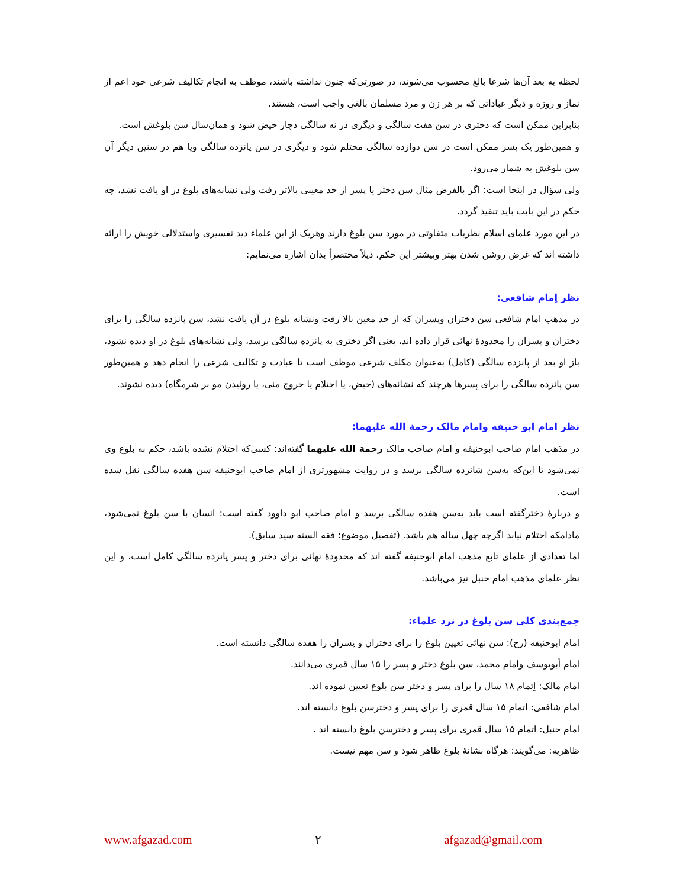لحظه به بعد آن‌ها شرعا بالغ محسوب می‌شوند، در صورتی‌که جنون نداشته باشند، موظف به انجام تکالیف شرعی خود اعم از نماز و روزه و دیگر عباداتی که بر هر زن و مرد مسلمان بالغی واجب است، هستند.
بنابراین ممکن است که دختری در سن هفت سالگی و دیگری در نه سالگی دچار حیض شود و همان‌سال سن بلوغش است.
و همین‌طور یک پسر ممکن است در سن دوازده سالگی محتلم شود و دیگری در سن پانزده سالگی ویا هم در سنین دیگر آن سن بلوغش به شمار می‌رود.
ولی سؤال در اینجا است: اگر بالفرض مثال سن دختر یا پسر از حد معینی بالاتر رفت ولی نشانه‌های بلوغ در او یافت نشد، چه حکم در این بابت باید تنفیذ گردد.
در این مورد علمای اسلام نظریات متفاوتی در مورد سن بلوغ دارند وهریک از این علماء دید تفسیری واستدلالی خویش را ارائه داشته اند که غرض روشن شدن بهتر وبیشتر این حکم، ذیلاً مختصراً بدان اشاره می‌نمایم:
نظر اِمام شافعی:
در مذهب امام شافعی سن دختران وپسران که از حد معین بالا رفت ونشانه بلوغ در آن یافت نشد، سن پانزده سالگی را برای دختران و پسران را محدودهٔ نهائی قرار داده اند، یعنی اگر دختری به پانزده سالگی برسد، ولی نشانه‌های بلوغ در او دیده نشود، باز او بعد از پانزده سالگی (کامل) به‌عنوان مکلف شرعی موظف است تا عبادت و تکالیف شرعی را انجام دهد و همین‌طور سن پانزده سالگی را برای پسرها هرچند که نشانه‌های (حیض، یا احتلام یا خروج منی، یا روئیدن مو بر شرمگاه) دیده نشوند.
نظر امام ابو حنیفه وامام مالک رحمة الله علیهما:
در مذهب امام صاحب ابوحنیفه و امام صاحب مالک رحمة الله علیهما گفته‌اند: کسی‌که احتلام نشده باشد، حکم به بلوغ وی نمی‌شود تا این‌که به‌سن شانزده سالگی برسد و در روایت مشهورتری از امام صاحب ابوحنیفه سن هفده سالگی نقل شده است.
و دربارهٔ دخترگفته است باید به‌سن هفده سالگی برسد و امام صاحب ابو داوود گفته است: انسان با سن بلوغ نمی‌شود، مادامکه احتلام نیابد اگرچه چهل ساله هم باشد. (تفصیل موضوع: فقه السنه سید سابق).
اما تعدادی از علمای تابع مذهب امام ابوحنیفه گفته اند که محدودهٔ نهائی برای دختر و پسر پانزده سالگی کامل است، و این نظر علمای مذهب امام حنبل نیز می‌باشد.
جمع‌بندی کلی سن بلوغ در نزد علماء:
امام ابوحنیفه (رح): سن نهائی تعیین بلوغ را برای دختران و پسران را هفده سالگی دانسته است.
امام أبویوسف وامام محمد، سن بلوغ دختر و پسر را ۱۵ سال قمری می‌دانند.
امام مالک: اِتمام ۱۸ سال را برای پسر و دختر سن بلوغ تعیین نموده اند.
امام شافعی: اتمام ۱۵ سال قمری را برای پسر و دخترسن بلوغ دانسته اند.
امام حنبل: اتمام ۱۵ سال قمری برای پسر و دخترسن بلوغ دانسته اند .
ظاهریه: می‌گویند: هرگاه نشانهٔ بلوغ ظاهر شود و سن مهم نیست.
www.afgazad.com ۲ afgazad@gmail.com